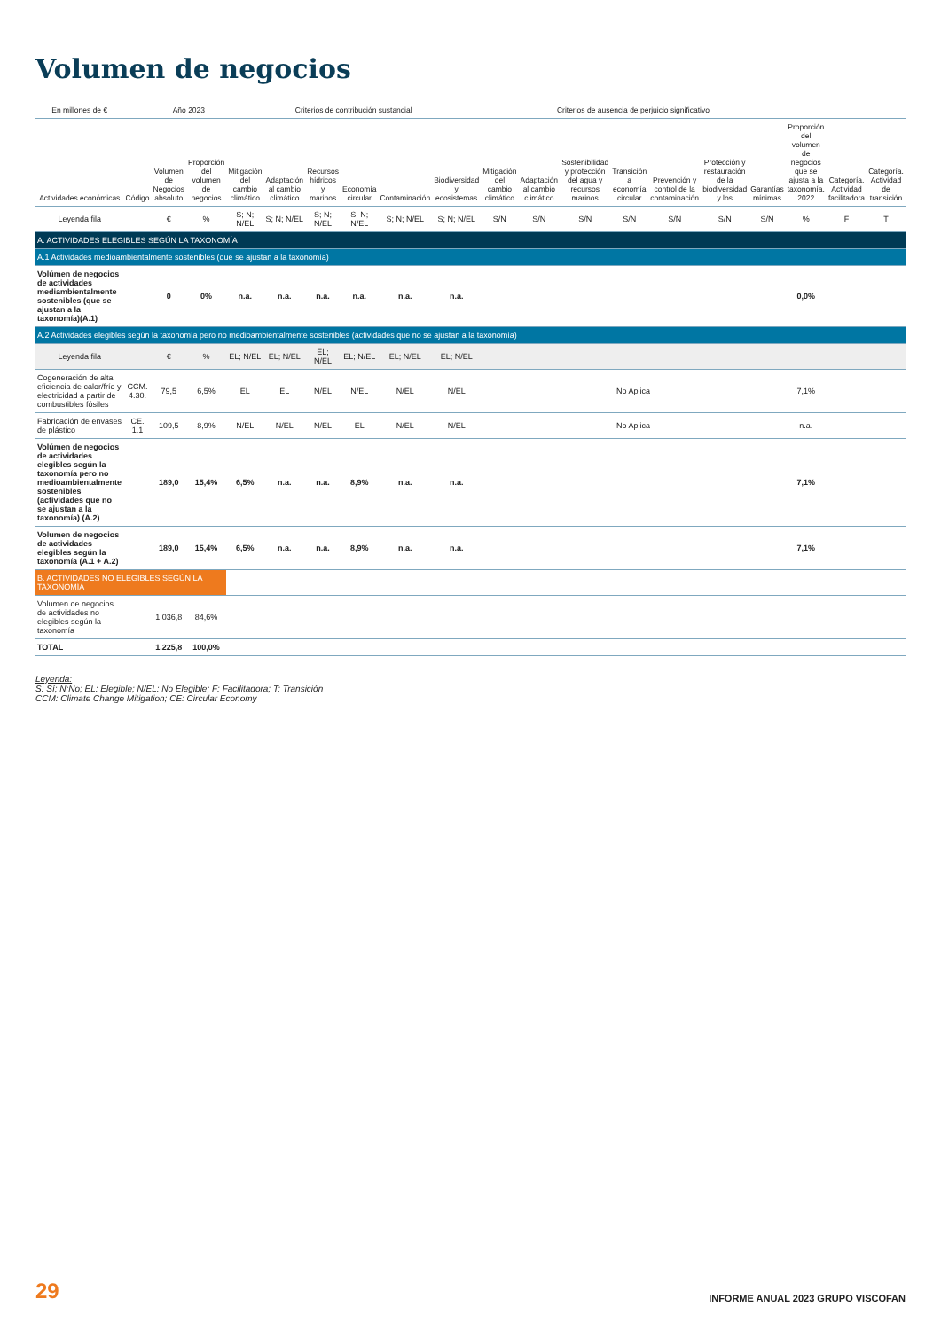Volumen de negocios
| En millones de € | | Año 2023 | | Criterios de contribución sustancial | | | | | | Criterios de ausencia de perjuicio significativo | | | | | | | | | |
| --- | --- | --- | --- | --- | --- | --- | --- | --- | --- | --- | --- | --- | --- | --- | --- | --- | --- | --- | --- |
| Actividades económicas | Código | Volumen de Negocios absoluto | Proporción del volumen de negocios | Mitigación del cambio climático | Adaptación al cambio climático | Recursos hídricos y marinos | Economía circular | Contaminación | Biodiversidad y ecosistemas | Mitigación del cambio climático | Adaptación al cambio climático | Sostenibilidad y protección del agua y recursos marinos | Transición a economía circular | Prevención y control de la contaminación | Protección y restauración de la biodiversidad y los | Garantías mínimas | Proporción del volumen de negocios que se ajusta a la taxonomía. 2022 | Categoría. Actividad facilitadora | Categoría. Actividad de transición |
| Leyenda fila | | € | % | S; N; N/EL | S; N; N/EL | S; N; N/EL | S; N; N/EL | S; N; N/EL | S; N; N/EL | S/N | S/N | S/N | S/N | S/N | S/N | S/N | % | F | T |
| A. ACTIVIDADES ELEGIBLES SEGÚN LA TAXONOMÍA | | | | | | | | | | | | | | | | | | | |
| A.1 Actividades medioambientalmente sostenibles (que se ajustan a la taxonomía) | | | | | | | | | | | | | | | | | | | |
| Volúmen de negocios de actividades mediambientalmente sostenibles (que se ajustan a la taxonomía)(A.1) | | 0 | 0% | n.a. | n.a. | n.a. | n.a. | n.a. | n.a. | | | | | | | | 0,0% | | |
| A.2 Actividades elegibles según la taxonomía pero no medioambientalmente sostenibles (actividades que no se ajustan a la taxonomía) | | | | | | | | | | | | | | | | | | | |
| Leyenda fila | | € | % | EL; N/EL | EL; N/EL | EL; N/EL | EL; N/EL | EL; N/EL | EL; N/EL | | | | | | | | | | |
| Cogeneración de alta eficiencia de calor/frío y electricidad a partir de combustibles fósiles | CCM. 4.30. | 79,5 | 6,5% | EL | EL | N/EL | N/EL | N/EL | N/EL | No Aplica | | | | | | | 7,1% | | |
| Fabricación de envases de plástico | CE. 1.1 | 109,5 | 8,9% | N/EL | N/EL | N/EL | EL | N/EL | N/EL | No Aplica | | | | | | | n.a. | | |
| Volúmen de negocios de actividades elegibles según la taxonomía pero no medioambientalmente sostenibles (actividades que no se ajustan a la taxonomía) (A.2) | | 189,0 | 15,4% | 6,5% | n.a. | n.a. | 8,9% | n.a. | n.a. | | | | | | | | 7,1% | | |
| Volumen de negocios de actividades elegibles según la taxonomía (A.1 + A.2) | | 189,0 | 15,4% | 6,5% | n.a. | n.a. | 8,9% | n.a. | n.a. | | | | | | | | 7,1% | | |
| B. ACTIVIDADES NO ELEGIBLES SEGÚN LA TAXONOMÍA | | | | | | | | | | | | | | | | | | | |
| Volumen de negocios de actividades no elegibles según la taxonomía | | 1.036,8 | 84,6% | | | | | | | | | | | | | | | | |
| TOTAL | | 1.225,8 | 100,0% | | | | | | | | | | | | | | | | |
Leyenda:
S: Sí; N:No; EL: Elegible; N/EL: No Elegible; F: Facilitadora; T: Transición
CCM: Climate Change Mitigation; CE: Circular Economy
29 INFORME ANUAL 2023 GRUPO VISCOFAN